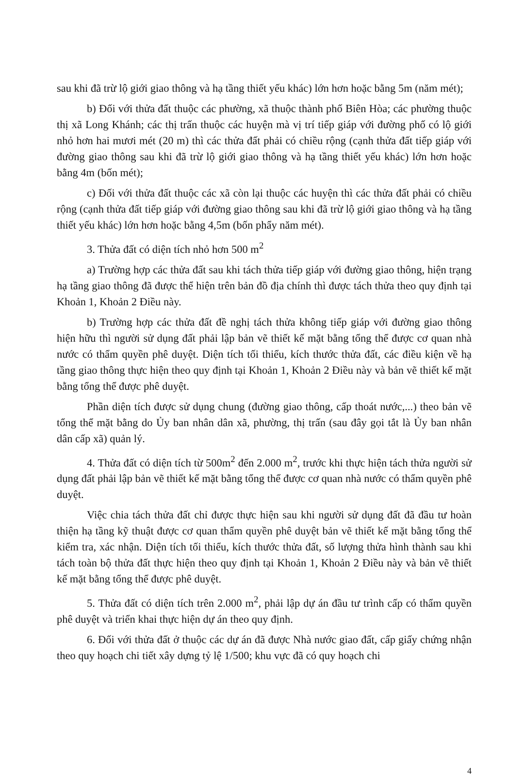sau khi đã trừ lộ giới giao thông và hạ tầng thiết yếu khác) lớn hơn hoặc bằng 5m (năm mét);
b) Đối với thửa đất thuộc các phường, xã thuộc thành phố Biên Hòa; các phường thuộc thị xã Long Khánh; các thị trấn thuộc các huyện mà vị trí tiếp giáp với đường phố có lộ giới nhỏ hơn hai mươi mét (20 m) thì các thửa đất phải có chiều rộng (cạnh thửa đất tiếp giáp với đường giao thông sau khi đã trừ lộ giới giao thông và hạ tầng thiết yếu khác) lớn hơn hoặc bằng 4m (bốn mét);
c) Đối với thửa đất thuộc các xã còn lại thuộc các huyện thì các thửa đất phải có chiều rộng (cạnh thửa đất tiếp giáp với đường giao thông sau khi đã trừ lộ giới giao thông và hạ tầng thiết yếu khác) lớn hơn hoặc bằng 4,5m (bốn phẩy năm mét).
3. Thửa đất có diện tích nhỏ hơn 500 m<sup>2</sup>
a) Trường hợp các thửa đất sau khi tách thửa tiếp giáp với đường giao thông, hiện trạng hạ tầng giao thông đã được thể hiện trên bản đồ địa chính thì được tách thửa theo quy định tại Khoản 1, Khoản 2 Điều này.
b) Trường hợp các thửa đất đề nghị tách thửa không tiếp giáp với đường giao thông hiện hữu thì người sử dụng đất phải lập bản vẽ thiết kế mặt bằng tổng thể được cơ quan nhà nước có thẩm quyền phê duyệt. Diện tích tối thiểu, kích thước thửa đất, các điều kiện về hạ tầng giao thông thực hiện theo quy định tại Khoản 1, Khoản 2 Điều này và bản vẽ thiết kế mặt bằng tổng thể được phê duyệt.
Phần diện tích được sử dụng chung (đường giao thông, cấp thoát nước,...) theo bản vẽ tổng thể mặt bằng do Ủy ban nhân dân xã, phường, thị trấn (sau đây gọi tắt là Ủy ban nhân dân cấp xã) quản lý.
4. Thửa đất có diện tích từ 500m<sup>2</sup> đến 2.000 m<sup>2</sup>, trước khi thực hiện tách thửa người sử dụng đất phải lập bản vẽ thiết kế mặt bằng tổng thể được cơ quan nhà nước có thẩm quyền phê duyệt.
Việc chia tách thửa đất chỉ được thực hiện sau khi người sử dụng đất đã đầu tư hoàn thiện hạ tầng kỹ thuật được cơ quan thẩm quyền phê duyệt bản vẽ thiết kế mặt bằng tổng thể kiểm tra, xác nhận. Diện tích tối thiểu, kích thước thửa đất, số lượng thửa hình thành sau khi tách toàn bộ thửa đất thực hiện theo quy định tại Khoản 1, Khoản 2 Điều này và bản vẽ thiết kế mặt bằng tổng thể được phê duyệt.
5. Thửa đất có diện tích trên 2.000 m<sup>2</sup>, phải lập dự án đầu tư trình cấp có thẩm quyền phê duyệt và triển khai thực hiện dự án theo quy định.
6. Đối với thửa đất ở thuộc các dự án đã được Nhà nước giao đất, cấp giấy chứng nhận theo quy hoạch chi tiết xây dựng tỷ lệ 1/500; khu vực đã có quy hoạch chi
4